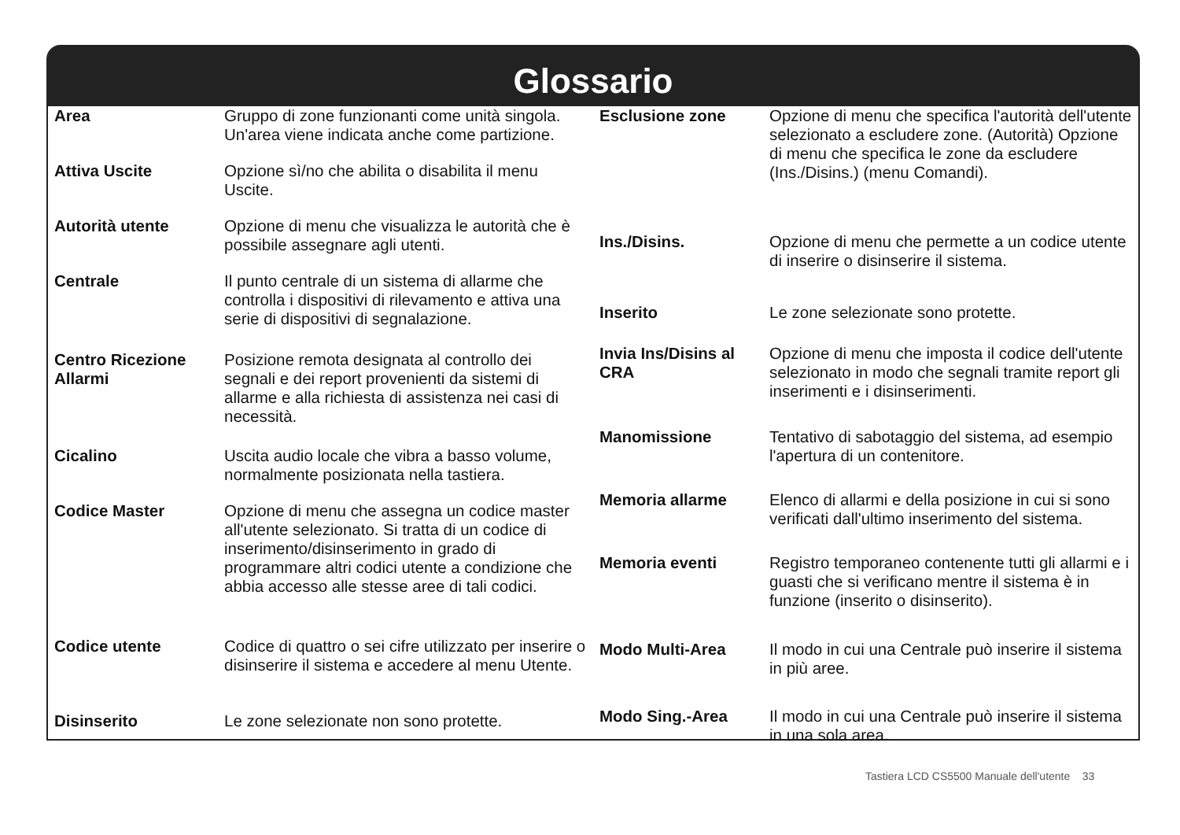Glossario
| Area | Gruppo di zone funzionanti come unità singola. Un'area viene indicata anche come partizione. |
| Attiva Uscite | Opzione sì/no che abilita o disabilita il menu Uscite. |
| Autorità utente | Opzione di menu che visualizza le autorità che è possibile assegnare agli utenti. |
| Centrale | Il punto centrale di un sistema di allarme che controlla i dispositivi di rilevamento e attiva una serie di dispositivi di segnalazione. |
| Centro Ricezione Allarmi | Posizione remota designata al controllo dei segnali e dei report provenienti da sistemi di allarme e alla richiesta di assistenza nei casi di necessità. |
| Cicalino | Uscita audio locale che vibra a basso volume, normalmente posizionata nella tastiera. |
| Codice Master | Opzione di menu che assegna un codice master all'utente selezionato. Si tratta di un codice di inserimento/disinserimento in grado di programmare altri codici utente a condizione che abbia accesso alle stesse aree di tali codici. |
| Codice utente | Codice di quattro o sei cifre utilizzato per inserire o disinserire il sistema e accedere al menu Utente. |
| Disinserito | Le zone selezionate non sono protette. |
| Esclusione zone | Opzione di menu che specifica l'autorità dell'utente selezionato a escludere zone. (Autorità) Opzione di menu che specifica le zone da escludere (Ins./Disins.) (menu Comandi). |
| Ins./Disins. | Opzione di menu che permette a un codice utente di inserire o disinserire il sistema. |
| Inserito | Le zone selezionate sono protette. |
| Invia Ins/Disins al CRA | Opzione di menu che imposta il codice dell'utente selezionato in modo che segnali tramite report gli inserimenti e i disinserimenti. |
| Manomissione | Tentativo di sabotaggio del sistema, ad esempio l'apertura di un contenitore. |
| Memoria allarme | Elenco di allarmi e della posizione in cui si sono verificati dall'ultimo inserimento del sistema. |
| Memoria eventi | Registro temporaneo contenente tutti gli allarmi e i guasti che si verificano mentre il sistema è in funzione (inserito o disinserito). |
| Modo Multi-Area | Il modo in cui una Centrale può inserire il sistema in più aree. |
| Modo Sing.-Area | Il modo in cui una Centrale può inserire il sistema in una sola area. |
Tastiera LCD CS5500 Manuale dell'utente 33